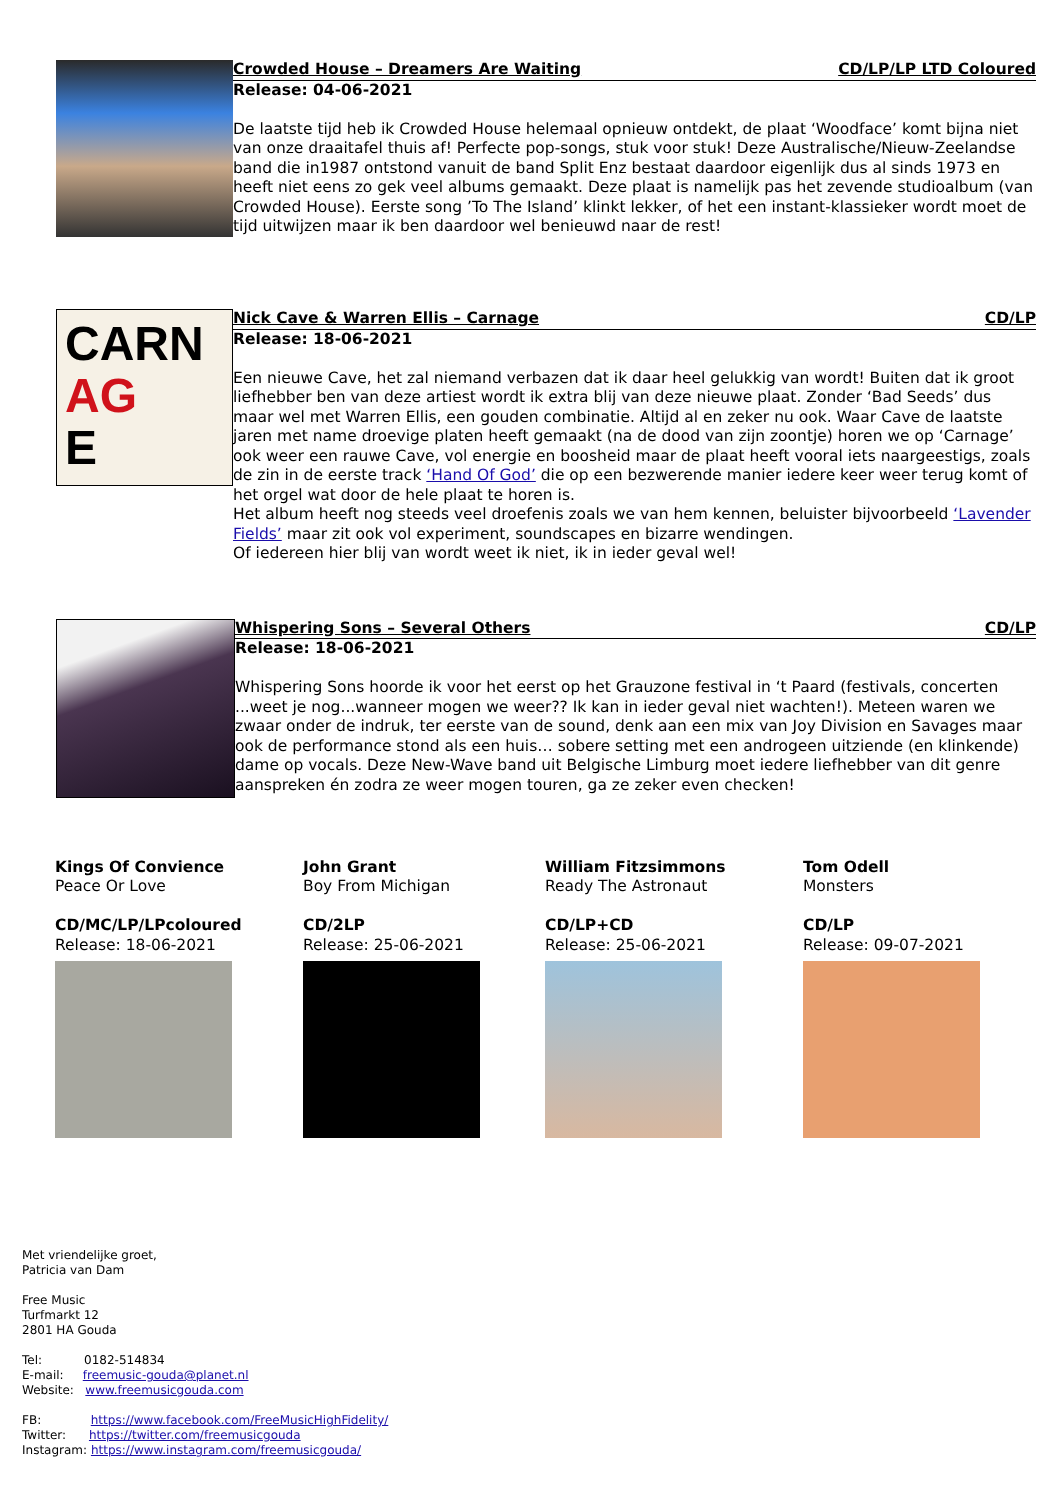Crowded House – Dreamers Are Waiting CD/LP/LP LTD Coloured
Release: 04-06-2021
De laatste tijd heb ik Crowded House helemaal opnieuw ontdekt, de plaat ‘Woodface’ komt bijna niet van onze draaitafel thuis af! Perfecte pop-songs, stuk voor stuk! Deze Australische/Nieuw-Zeelandse band die in1987 ontstond vanuit de band Split Enz bestaat daardoor eigenlijk dus al sinds 1973 en heeft niet eens zo gek veel albums gemaakt. Deze plaat is namelijk pas het zevende studioalbum (van Crowded House). Eerste song ’To The Island’ klinkt lekker, of het een instant-klassieker wordt moet de tijd uitwijzen maar ik ben daardoor wel benieuwd naar de rest!
CARN
AG
E
Nick Cave & Warren Ellis – Carnage CD/LP
Release: 18-06-2021
Een nieuwe Cave, het zal niemand verbazen dat ik daar heel gelukkig van wordt! Buiten dat ik groot liefhebber ben van deze artiest wordt ik extra blij van deze nieuwe plaat. Zonder ‘Bad Seeds’ dus maar wel met Warren Ellis, een gouden combinatie. Altijd al en zeker nu ook. Waar Cave de laatste jaren met name droevige platen heeft gemaakt (na de dood van zijn zoontje) horen we op ‘Carnage’ ook weer een rauwe Cave, vol energie en boosheid maar de plaat heeft vooral iets naargeestigs, zoals de zin in de eerste track ‘Hand Of God’ die op een bezwerende manier iedere keer weer terug komt of het orgel wat door de hele plaat te horen is.
Het album heeft nog steeds veel droefenis zoals we van hem kennen, beluister bijvoorbeeld ‘Lavender Fields’ maar zit ook vol experiment, soundscapes en bizarre wendingen.
Of iedereen hier blij van wordt weet ik niet, ik in ieder geval wel!
Whispering Sons – Several Others CD/LP
Release: 18-06-2021
Whispering Sons hoorde ik voor het eerst op het Grauzone festival in ‘t Paard (festivals, concerten ...weet je nog...wanneer mogen we weer?? Ik kan in ieder geval niet wachten!). Meteen waren we zwaar onder de indruk, ter eerste van de sound, denk aan een mix van Joy Division en Savages maar ook de performance stond als een huis… sobere setting met een androgeen uitziende (en klinkende) dame op vocals. Deze New-Wave band uit Belgische Limburg moet iedere liefhebber van dit genre aanspreken én zodra ze weer mogen touren, ga ze zeker even checken!
Kings Of Convience
Peace Or Love
CD/MC/LP/LPcoloured
Release: 18-06-2021
John Grant
Boy From Michigan
CD/2LP
Release: 25-06-2021
William Fitzsimmons
Ready The Astronaut
CD/LP+CD
Release: 25-06-2021
Tom Odell
Monsters
CD/LP
Release: 09-07-2021
Met vriendelijke groet,
Patricia van Dam
Free Music
Turfmarkt 12
2801 HA Gouda
Tel: 0182-514834
E-mail: freemusic-gouda@planet.nl
Website: www.freemusicgouda.com
FB: https://www.facebook.com/FreeMusicHighFidelity/
Twitter: https://twitter.com/freemusicgouda
Instagram: https://www.instagram.com/freemusicgouda/